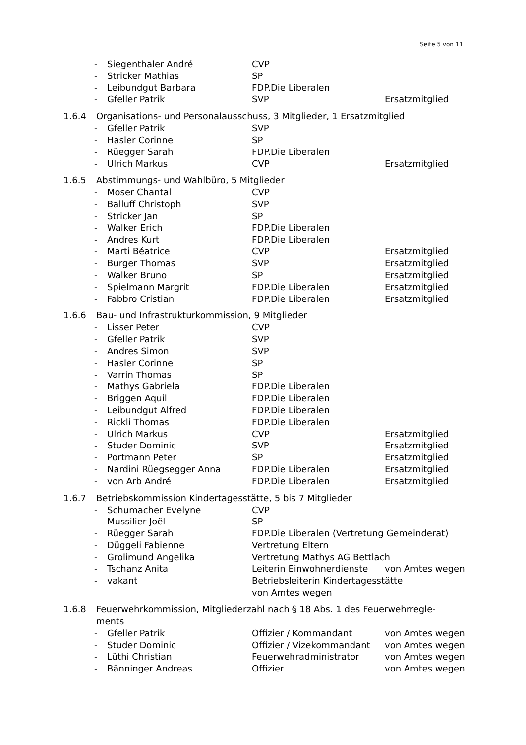Seite 5 von 11
- Siegenthaler André CVP
- Stricker Mathias SP
- Leibundgut Barbara FDP.Die Liberalen
- Gfeller Patrik SVP Ersatzmitglied
1.6.4 Organisations- und Personalausschuss, 3 Mitglieder, 1 Ersatzmitglied
- Gfeller Patrik SVP
- Hasler Corinne SP
- Rüegger Sarah FDP.Die Liberalen
- Ulrich Markus CVP Ersatzmitglied
1.6.5 Abstimmungs- und Wahlbüro, 5 Mitglieder
- Moser Chantal CVP
- Balluff Christoph SVP
- Stricker Jan SP
- Walker Erich FDP.Die Liberalen
- Andres Kurt FDP.Die Liberalen
- Marti Béatrice CVP Ersatzmitglied
- Burger Thomas SVP Ersatzmitglied
- Walker Bruno SP Ersatzmitglied
- Spielmann Margrit FDP.Die Liberalen Ersatzmitglied
- Fabbro Cristian FDP.Die Liberalen Ersatzmitglied
1.6.6 Bau- und Infrastrukturkommission, 9 Mitglieder
- Lisser Peter CVP
- Gfeller Patrik SVP
- Andres Simon SVP
- Hasler Corinne SP
- Varrin Thomas SP
- Mathys Gabriela FDP.Die Liberalen
- Briggen Aquil FDP.Die Liberalen
- Leibundgut Alfred FDP.Die Liberalen
- Rickli Thomas FDP.Die Liberalen
- Ulrich Markus CVP Ersatzmitglied
- Studer Dominic SVP Ersatzmitglied
- Portmann Peter SP Ersatzmitglied
- Nardini Rüegsegger Anna FDP.Die Liberalen Ersatzmitglied
- von Arb André FDP.Die Liberalen Ersatzmitglied
1.6.7 Betriebskommission Kindertagesstätte, 5 bis 7 Mitglieder
- Schumacher Evelyne CVP
- Mussilier Joël SP
- Rüegger Sarah FDP.Die Liberalen (Vertretung Gemeinderat)
- Düggeli Fabienne Vertretung Eltern
- Grolimund Angelika Vertretung Mathys AG Bettlach
- Tschanz Anita Leiterin Einwohnerdienste von Amtes wegen
- vakant Betriebsleiterin Kindertagesstätte
von Amtes wegen
1.6.8 Feuerwehrkommission, Mitgliederzahl nach § 18 Abs. 1 des Feuerwehrregle-
ments
- Gfeller Patrik Offizier / Kommandant von Amtes wegen
- Studer Dominic Offizier / Vizekommandant von Amtes wegen
- Lüthi Christian Feuerwehradministrator von Amtes wegen
- Bänninger Andreas Offizier von Amtes wegen